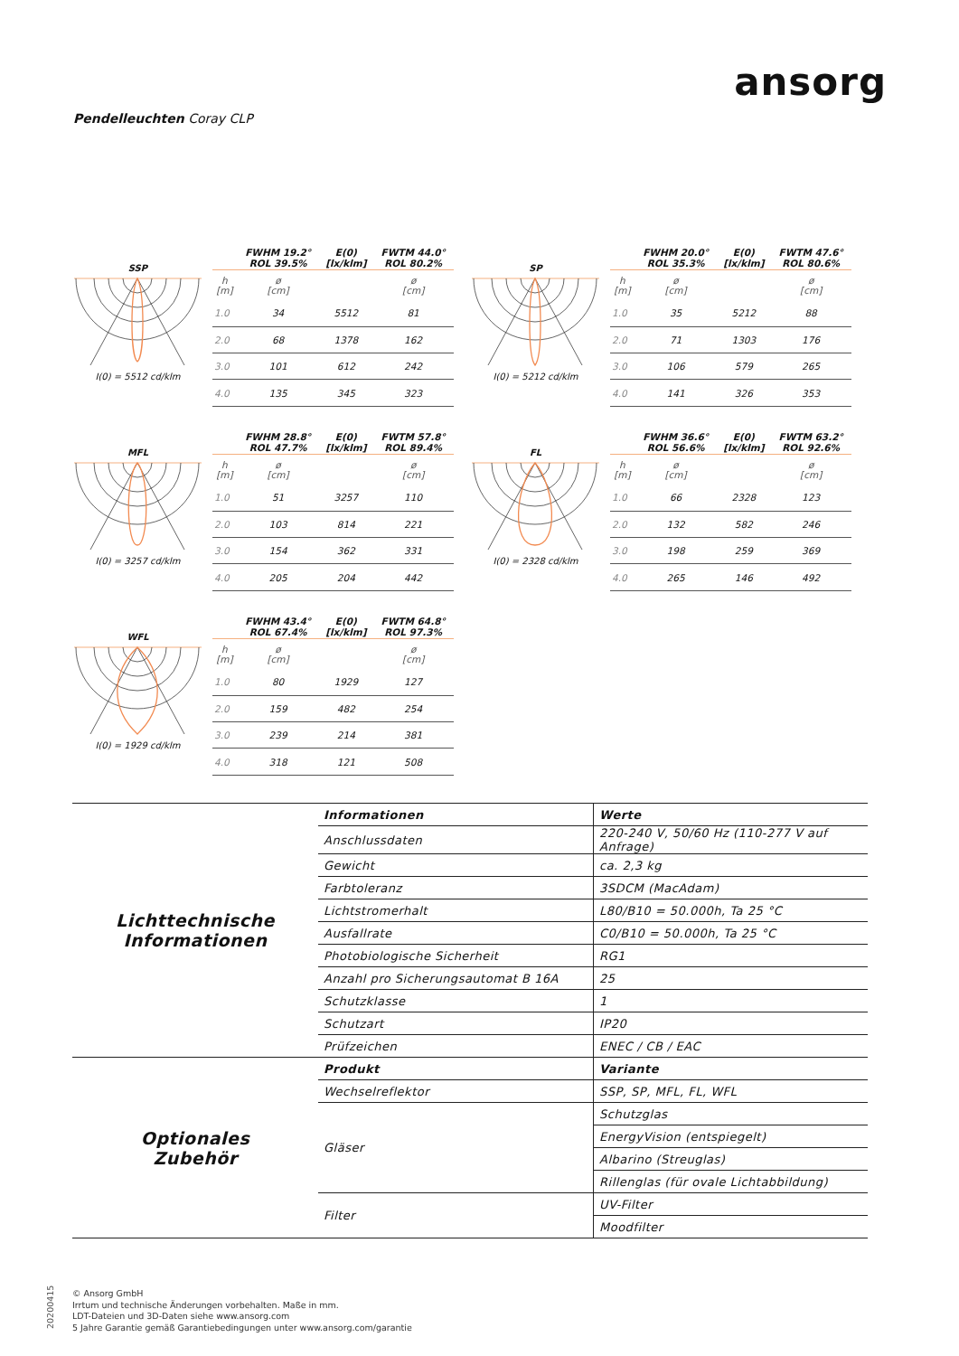ansorg
Pendelleuchten Coray CLP
SSP
I(0) = 5512 cd/klm
| | FWHM 19.2° ROL 39.5% | E(0) [lx/klm] | FWTM 44.0° ROL 80.2% |
| h [m] | ø [cm] | | ø [cm] |
| 1.0 | 34 | 5512 | 81 |
| 2.0 | 68 | 1378 | 162 |
| 3.0 | 101 | 612 | 242 |
| 4.0 | 135 | 345 | 323 |
SP
I(0) = 5212 cd/klm
| | FWHM 20.0° ROL 35.3% | E(0) [lx/klm] | FWTM 47.6° ROL 80.6% |
| h [m] | ø [cm] | | ø [cm] |
| 1.0 | 35 | 5212 | 88 |
| 2.0 | 71 | 1303 | 176 |
| 3.0 | 106 | 579 | 265 |
| 4.0 | 141 | 326 | 353 |
MFL
I(0) = 3257 cd/klm
| | FWHM 28.8° ROL 47.7% | E(0) [lx/klm] | FWTM 57.8° ROL 89.4% |
| h [m] | ø [cm] | | ø [cm] |
| 1.0 | 51 | 3257 | 110 |
| 2.0 | 103 | 814 | 221 |
| 3.0 | 154 | 362 | 331 |
| 4.0 | 205 | 204 | 442 |
FL
I(0) = 2328 cd/klm
| | FWHM 36.6° ROL 56.6% | E(0) [lx/klm] | FWTM 63.2° ROL 92.6% |
| h [m] | ø [cm] | | ø [cm] |
| 1.0 | 66 | 2328 | 123 |
| 2.0 | 132 | 582 | 246 |
| 3.0 | 198 | 259 | 369 |
| 4.0 | 265 | 146 | 492 |
WFL
I(0) = 1929 cd/klm
| | FWHM 43.4° ROL 67.4% | E(0) [lx/klm] | FWTM 64.8° ROL 97.3% |
| h [m] | ø [cm] | | ø [cm] |
| 1.0 | 80 | 1929 | 127 |
| 2.0 | 159 | 482 | 254 |
| 3.0 | 239 | 214 | 381 |
| 4.0 | 318 | 121 | 508 |
| Lichttechnische Informationen | Informationen | Werte |
| | Anschlussdaten | 220-240 V, 50/60 Hz (110-277 V auf Anfrage) |
| | Gewicht | ca. 2,3 kg |
| | Farbtoleranz | 3SDCM (MacAdam) |
| | Lichtstromerhalt | L80/B10 = 50.000h, Ta 25 °C |
| | Ausfallrate | C0/B10 = 50.000h, Ta 25 °C |
| | Photobiologische Sicherheit | RG1 |
| | Anzahl pro Sicherungsautomat B 16A | 25 |
| | Schutzklasse | 1 |
| | Schutzart | IP20 |
| | Prüfzeichen | ENEC / CB / EAC |
| Optionales Zubehör | Produkt | Variante |
| | Wechselreflektor | SSP, SP, MFL, FL, WFL |
| | Gläser | Schutzglas |
| | | EnergyVision (entspiegelt) |
| | | Albarino (Streuglas) |
| | | Rillenglas (für ovale Lichtabbildung) |
| | Filter | UV-Filter |
| | | Moodfilter |
20200415
© Ansorg GmbH
Irrtum und technische Änderungen vorbehalten. Maße in mm.
LDT-Dateien und 3D-Daten siehe www.ansorg.com
5 Jahre Garantie gemäß Garantiebedingungen unter www.ansorg.com/garantie